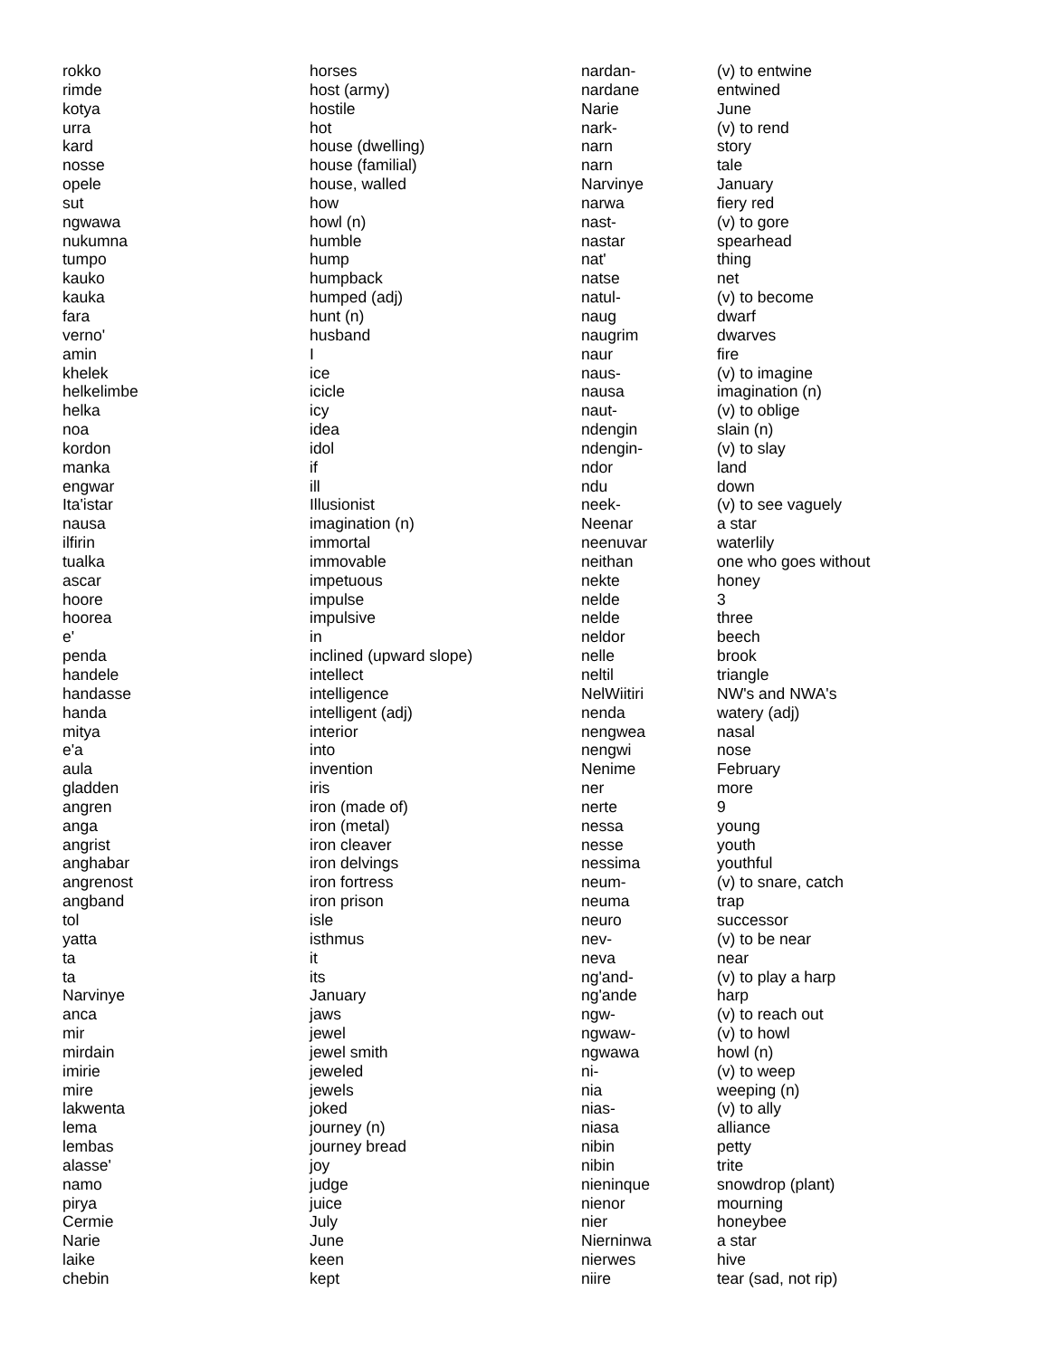| rokko | horses |
| rimde | host (army) |
| kotya | hostile |
| urra | hot |
| kard | house (dwelling) |
| nosse | house (familial) |
| opele | house, walled |
| sut | how |
| ngwawa | howl (n) |
| nukumna | humble |
| tumpo | hump |
| kauko | humpback |
| kauka | humped (adj) |
| fara | hunt (n) |
| verno' | husband |
| amin | I |
| khelek | ice |
| helkelimbe | icicle |
| helka | icy |
| noa | idea |
| kordon | idol |
| manka | if |
| engwar | ill |
| Ita'istar | Illusionist |
| nausa | imagination (n) |
| ilfirin | immortal |
| tualka | immovable |
| ascar | impetuous |
| hoore | impulse |
| hoorea | impulsive |
| e' | in |
| penda | inclined (upward slope) |
| handele | intellect |
| handasse | intelligence |
| handa | intelligent (adj) |
| mitya | interior |
| e'a | into |
| aula | invention |
| gladden | iris |
| angren | iron (made of) |
| anga | iron (metal) |
| angrist | iron cleaver |
| anghabar | iron delvings |
| angrenost | iron fortress |
| angband | iron prison |
| tol | isle |
| yatta | isthmus |
| ta | it |
| ta | its |
| Narvinye | January |
| anca | jaws |
| mir | jewel |
| mirdain | jewel smith |
| imirie | jeweled |
| mire | jewels |
| lakwenta | joked |
| lema | journey (n) |
| lembas | journey bread |
| alasse' | joy |
| namo | judge |
| pirya | juice |
| Cermie | July |
| Narie | June |
| laike | keen |
| chebin | kept |
| nardan- | (v) to entwine |
| nardane | entwined |
| Narie | June |
| nark- | (v) to rend |
| narn | story |
| narn | tale |
| Narvinye | January |
| narwa | fiery red |
| nast- | (v) to gore |
| nastar | spearhead |
| nat' | thing |
| natse | net |
| natul- | (v) to become |
| naug | dwarf |
| naugrim | dwarves |
| naur | fire |
| naus- | (v) to imagine |
| nausa | imagination (n) |
| naut- | (v) to oblige |
| ndengin | slain (n) |
| ndengin- | (v) to slay |
| ndor | land |
| ndu | down |
| neek- | (v) to see vaguely |
| Neenar | a star |
| neenuvar | waterlily |
| neithan | one who goes without |
| nekte | honey |
| nelde | 3 |
| nelde | three |
| neldor | beech |
| nelle | brook |
| neltil | triangle |
| NelWiitiri | NW's and NWA's |
| nenda | watery (adj) |
| nengwea | nasal |
| nengwi | nose |
| Nenime | February |
| ner | more |
| nerte | 9 |
| nessa | young |
| nesse | youth |
| nessima | youthful |
| neum- | (v) to snare, catch |
| neuma | trap |
| neuro | successor |
| nev- | (v) to be near |
| neva | near |
| ng'and- | (v) to play a harp |
| ng'ande | harp |
| ngw- | (v) to reach out |
| ngwaw- | (v) to howl |
| ngwawa | howl (n) |
| ni- | (v) to weep |
| nia | weeping (n) |
| nias- | (v) to ally |
| niasa | alliance |
| nibin | petty |
| nibin | trite |
| nieninque | snowdrop (plant) |
| nienor | mourning |
| nier | honeybee |
| Nierninwa | a star |
| nierwes | hive |
| niire | tear (sad, not rip) |